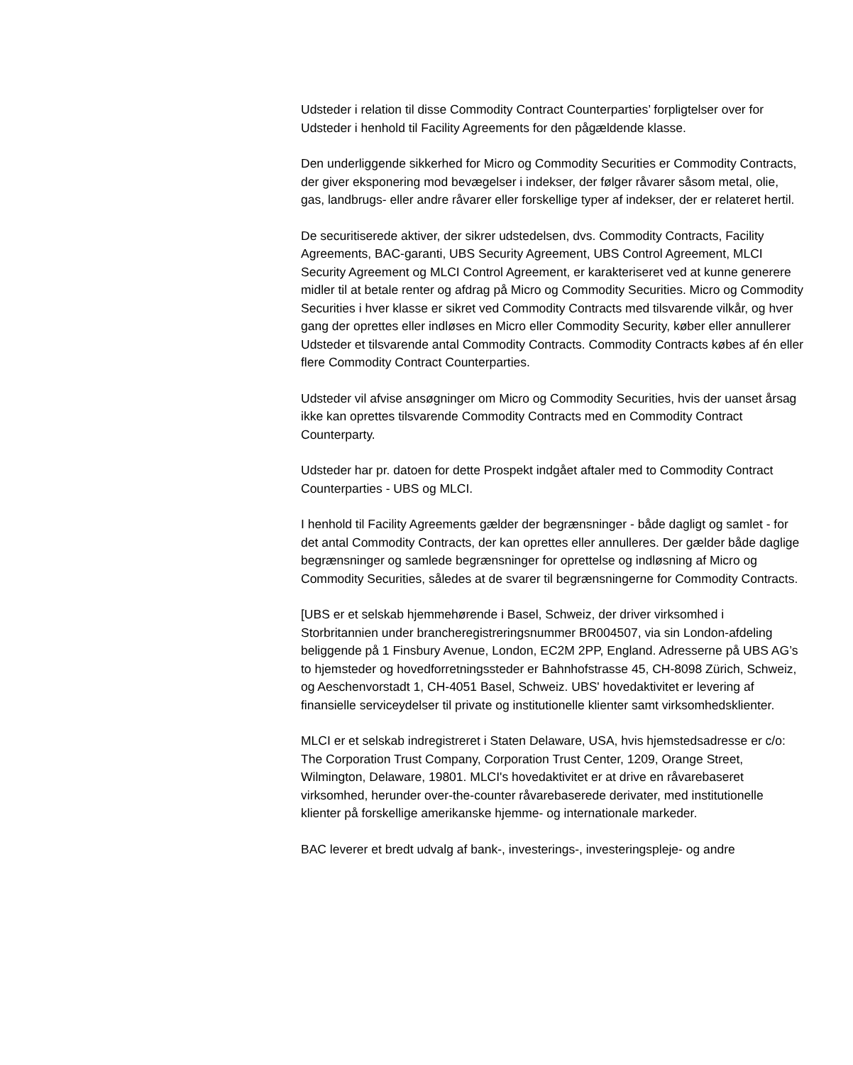Udsteder i relation til disse Commodity Contract Counterparties’ forpligtelser over for Udsteder i henhold til Facility Agreements for den pågældende klasse.
Den underliggende sikkerhed for Micro og Commodity Securities er Commodity Contracts, der giver eksponering mod bevægelser i indekser, der følger råvarer såsom metal, olie, gas, landbrugs- eller andre råvarer eller forskellige typer af indekser, der er relateret hertil.
De securitiserede aktiver, der sikrer udstedelsen, dvs. Commodity Contracts, Facility Agreements, BAC-garanti, UBS Security Agreement, UBS Control Agreement, MLCI Security Agreement og MLCI Control Agreement, er karakteriseret ved at kunne generere midler til at betale renter og afdrag på Micro og Commodity Securities. Micro og Commodity Securities i hver klasse er sikret ved Commodity Contracts med tilsvarende vilkår, og hver gang der oprettes eller indløses en Micro eller Commodity Security, køber eller annullerer Udsteder et tilsvarende antal Commodity Contracts. Commodity Contracts købes af én eller flere Commodity Contract Counterparties.
Udsteder vil afvise ansøgninger om Micro og Commodity Securities, hvis der uanset årsag ikke kan oprettes tilsvarende Commodity Contracts med en Commodity Contract Counterparty.
Udsteder har pr. datoen for dette Prospekt indgået aftaler med to Commodity Contract Counterparties - UBS og MLCI.
I henhold til Facility Agreements gælder der begrænsninger - både dagligt og samlet - for det antal Commodity Contracts, der kan oprettes eller annulleres. Der gælder både daglige begrænsninger og samlede begrænsninger for oprettelse og indløsning af Micro og Commodity Securities, således at de svarer til begrænsningerne for Commodity Contracts.
[UBS er et selskab hjemmehørende i Basel, Schweiz, der driver virksomhed i Storbritannien under brancheregistreringsnummer BR004507, via sin London-afdeling beliggende på 1 Finsbury Avenue, London, EC2M 2PP, England. Adresserne på UBS AG’s to hjemsteder og hovedforretningssteder er Bahnhofstrasse 45, CH-8098 Zürich, Schweiz, og Aeschenvorstadt 1, CH-4051 Basel, Schweiz. UBS' hovedaktivitet er levering af finansielle serviceydelser til private og institutionelle klienter samt virksomhedsklienter.
MLCI er et selskab indregistreret i Staten Delaware, USA, hvis hjemstedsadresse er c/o: The Corporation Trust Company, Corporation Trust Center, 1209, Orange Street, Wilmington, Delaware, 19801. MLCI's hovedaktivitet er at drive en råvarebaseret virksomhed, herunder over-the-counter råvarebaserede derivater, med institutionelle klienter på forskellige amerikanske hjemme- og internationale markeder.
BAC leverer et bredt udvalg af bank-, investerings-, investeringspleje- og andre